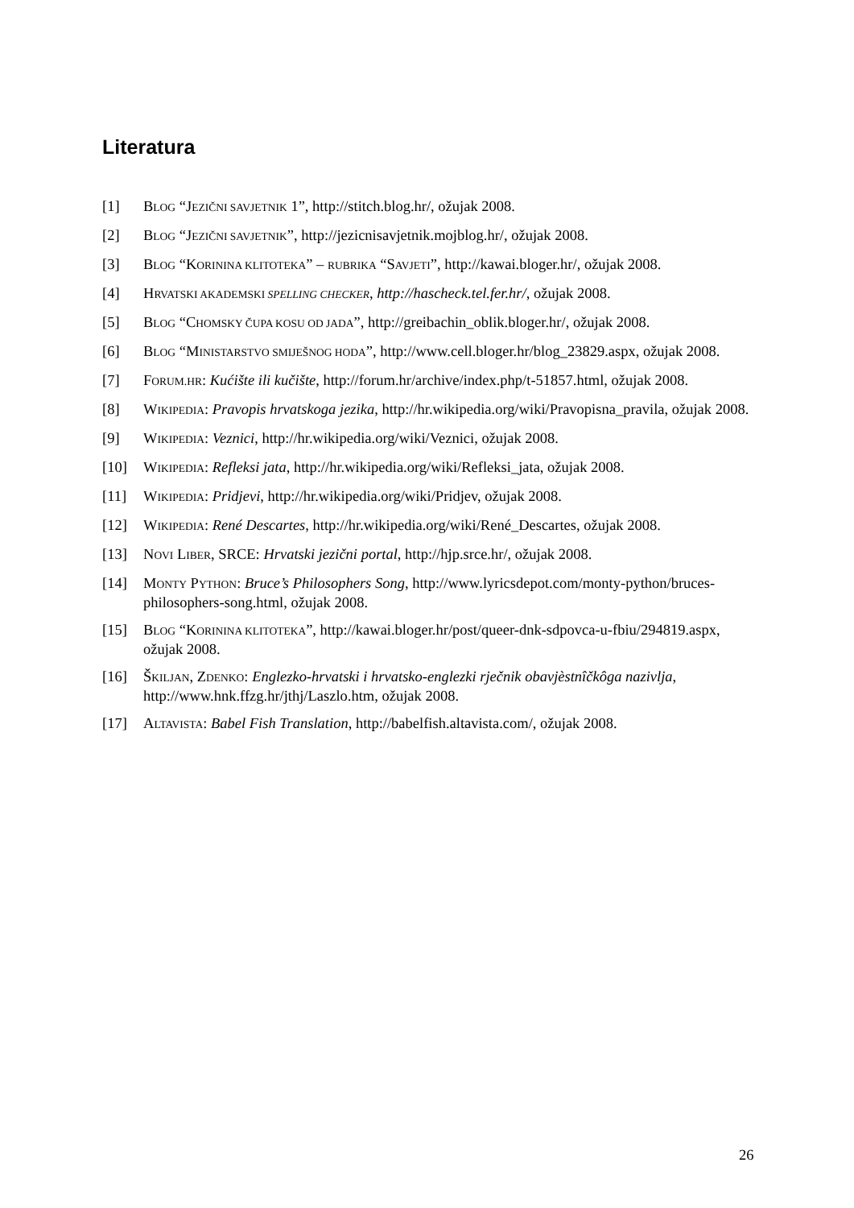Literatura
[1] BLOG “JEZIČNI SAVJETNIK 1”, http://stitch.blog.hr/, ožujak 2008.
[2] BLOG “JEZIČNI SAVJETNIK”, http://jezicnisavjetnik.mojblog.hr/, ožujak 2008.
[3] BLOG “KORININA KLITOTEKA” – RUBRIKA “SAVJETI”, http://kawai.bloger.hr/, ožujak 2008.
[4] HRVATSKI AKADEMSKI SPELLING CHECKER, http://hascheck.tel.fer.hr/, ožujak 2008.
[5] BLOG “CHOMSKY ČUPA KOSU OD JADA”, http://greibachin_oblik.bloger.hr/, ožujak 2008.
[6] BLOG “MINISTARSTVO SMIJEŠNOG HODA”, http://www.cell.bloger.hr/blog_23829.aspx, ožujak 2008.
[7] FORUM.HR: Kućište ili kučište, http://forum.hr/archive/index.php/t-51857.html, ožujak 2008.
[8] WIKIPEDIA: Pravopis hrvatskoga jezika, http://hr.wikipedia.org/wiki/Pravopisna_pravila, ožujak 2008.
[9] WIKIPEDIA: Veznici, http://hr.wikipedia.org/wiki/Veznici, ožujak 2008.
[10] WIKIPEDIA: Refleksi jata, http://hr.wikipedia.org/wiki/Refleksi_jata, ožujak 2008.
[11] WIKIPEDIA: Pridjevi, http://hr.wikipedia.org/wiki/Pridjev, ožujak 2008.
[12] WIKIPEDIA: René Descartes, http://hr.wikipedia.org/wiki/René_Descartes, ožujak 2008.
[13] NOVI LIBER, SRCE: Hrvatski jezični portal, http://hjp.srce.hr/, ožujak 2008.
[14] MONTY PYTHON: Bruce’s Philosophers Song, http://www.lyricsdepot.com/monty-python/bruces-philosophers-song.html, ožujak 2008.
[15] BLOG “KORININA KLITOTEKA”, http://kawai.bloger.hr/post/queer-dnk-sdpovca-u-fbiu/294819.aspx, ožujak 2008.
[16] ŠKILJAN, ZDENKO: Englezko-hrvatski i hrvatsko-englezki rječnik obavjèstnîčkôga nazivlja, http://www.hnk.ffzg.hr/jthj/Laszlo.htm, ožujak 2008.
[17] ALTAVISTA: Babel Fish Translation, http://babelfish.altavista.com/, ožujak 2008.
26